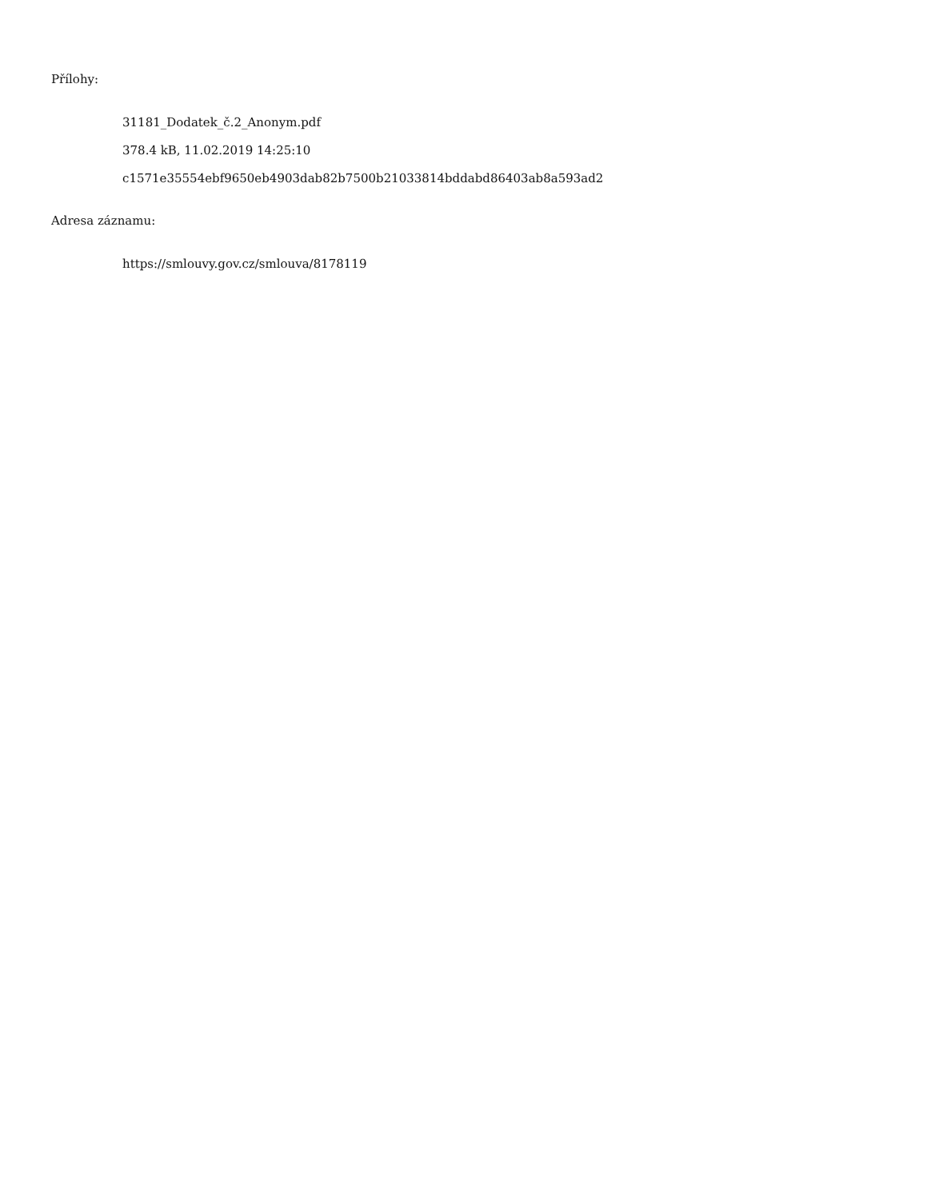Přílohy:
31181_Dodatek_č.2_Anonym.pdf
378.4 kB, 11.02.2019 14:25:10
c1571e35554ebf9650eb4903dab82b7500b21033814bddabd86403ab8a593ad2
Adresa záznamu:
https://smlouvy.gov.cz/smlouva/8178119